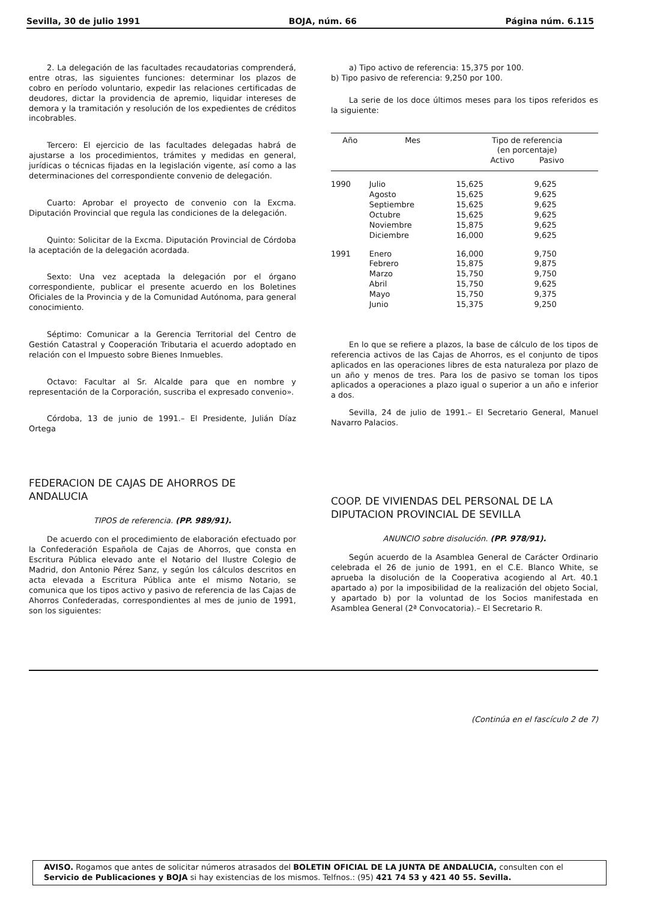Sevilla, 30 de julio 1991 BOJA, núm. 66 Página núm. 6.115
2. La delegación de las facultades recaudatorias comprenderá, entre otras, las siguientes funciones: determinar los plazos de cobro en período voluntario, expedir las relaciones certificadas de deudores, dictar la providencia de apremio, liquidar intereses de demora y la tramitación y resolución de los expedientes de créditos incobrables.
Tercero: El ejercicio de las facultades delegadas habrá de ajustarse a los procedimientos, trámites y medidas en general, jurídicas o técnicas fijadas en la legislación vigente, así como a las determinaciones del correspondiente convenio de delegación.
Cuarto: Aprobar el proyecto de convenio con la Excma. Diputación Provincial que regula las condiciones de la delegación.
Quinto: Solicitar de la Excma. Diputación Provincial de Córdoba la aceptación de la delegación acordada.
Sexto: Una vez aceptada la delegación por el órgano correspondiente, publicar el presente acuerdo en los Boletines Oficiales de la Provincia y de la Comunidad Autónoma, para general conocimiento.
Séptimo: Comunicar a la Gerencia Territorial del Centro de Gestión Catastral y Cooperación Tributaria el acuerdo adoptado en relación con el Impuesto sobre Bienes Inmuebles.
Octavo: Facultar al Sr. Alcalde para que en nombre y representación de la Corporación, suscriba el expresado convenio».
Córdoba, 13 de junio de 1991.– El Presidente, Julián Díaz Ortega
FEDERACION DE CAJAS DE AHORROS DE ANDALUCIA
TIPOS de referencia. (PP. 989/91).
De acuerdo con el procedimiento de elaboración efectuado por la Confederación Española de Cajas de Ahorros, que consta en Escritura Pública elevado ante el Notario del Ilustre Colegio de Madrid, don Antonio Pérez Sanz, y según los cálculos descritos en acta elevada a Escritura Pública ante el mismo Notario, se comunica que los tipos activo y pasivo de referencia de las Cajas de Ahorros Confederadas, correspondientes al mes de junio de 1991, son los siguientes:
a) Tipo activo de referencia: 15,375 por 100.
b) Tipo pasivo de referencia: 9,250 por 100.
La serie de los doce últimos meses para los tipos referidos es la siguiente:
| Año | Mes | Tipo de referencia (en porcentaje) Activo Pasivo | |
| --- | --- | --- | --- |
| 1990 | Julio | 15,625 | 9,625 |
| | Agosto | 15,625 | 9,625 |
| | Septiembre | 15,625 | 9,625 |
| | Octubre | 15,625 | 9,625 |
| | Noviembre | 15,875 | 9,625 |
| | Diciembre | 16,000 | 9,625 |
| 1991 | Enero | 16,000 | 9,750 |
| | Febrero | 15,875 | 9,875 |
| | Marzo | 15,750 | 9,750 |
| | Abril | 15,750 | 9,625 |
| | Mayo | 15,750 | 9,375 |
| | Junio | 15,375 | 9,250 |
En lo que se refiere a plazos, la base de cálculo de los tipos de referencia activos de las Cajas de Ahorros, es el conjunto de tipos aplicados en las operaciones libres de esta naturaleza por plazo de un año y menos de tres. Para los de pasivo se toman los tipos aplicados a operaciones a plazo igual o superior a un año e inferior a dos.
Sevilla, 24 de julio de 1991.– El Secretario General, Manuel Navarro Palacios.
COOP. DE VIVIENDAS DEL PERSONAL DE LA DIPUTACION PROVINCIAL DE SEVILLA
ANUNCIO sobre disolución. (PP. 978/91).
Según acuerdo de la Asamblea General de Carácter Ordinario celebrada el 26 de junio de 1991, en el C.E. Blanco White, se aprueba la disolución de la Cooperativa acogiendo al Art. 40.1 apartado a) por la imposibilidad de la realización del objeto Social, y apartado b) por la voluntad de los Socios manifestada en Asamblea General (2ª Convocatoria).– El Secretario R.
(Continúa en el fascículo 2 de 7)
AVISO. Rogamos que antes de solicitar números atrasados del BOLETIN OFICIAL DE LA JUNTA DE ANDALUCIA, consulten con el Servicio de Publicaciones y BOJA si hay existencias de los mismos. Telfnos.: (95) 421 74 53 y 421 40 55. Sevilla.